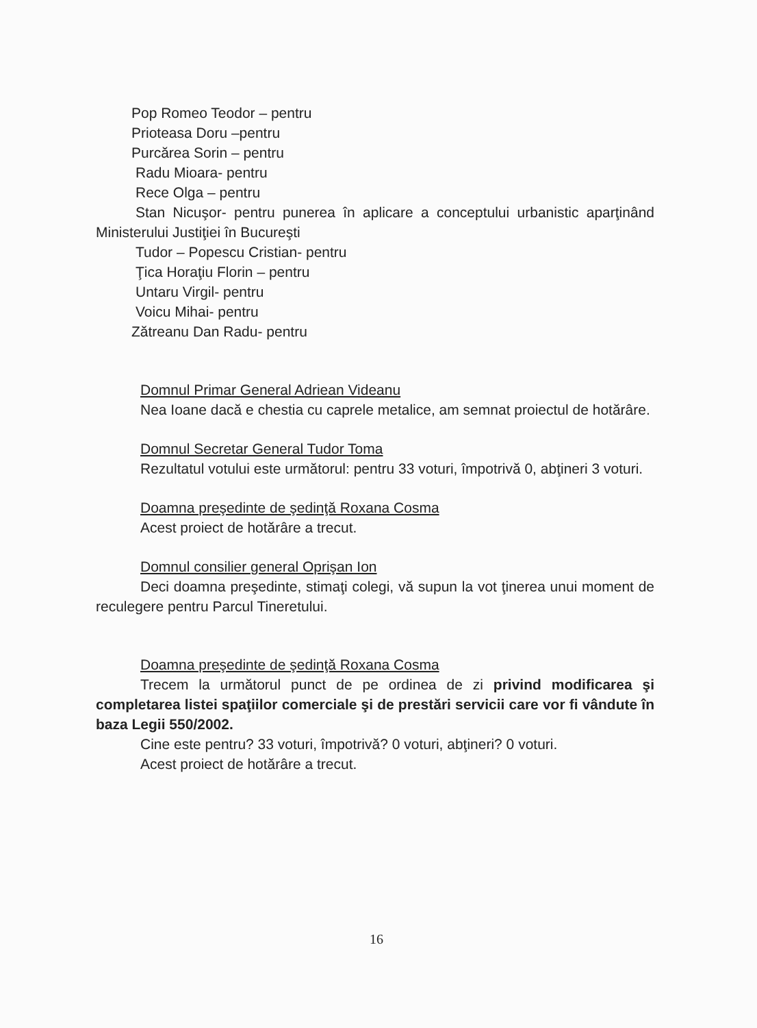Pop Romeo Teodor – pentru
Prioteasa Doru –pentru
Purcărea Sorin – pentru
Radu Mioara- pentru
Rece Olga – pentru
Stan Nicuşor- pentru punerea în aplicare a conceptului urbanistic aparţinând Ministerului Justiţiei în Bucureşti
Tudor – Popescu Cristian- pentru
Ţica Horaţiu Florin – pentru
Untaru Virgil- pentru
Voicu Mihai- pentru
Zătreanu Dan Radu- pentru
Domnul Primar General Adriean Videanu
Nea Ioane dacă e chestia cu caprele metalice, am semnat proiectul de hotărâre.
Domnul Secretar General Tudor Toma
Rezultatul votului este următorul: pentru 33 voturi, împotrivă 0, abţineri 3 voturi.
Doamna preşedinte de şedinţă Roxana Cosma
Acest proiect de hotărâre a trecut.
Domnul consilier general Oprişan Ion
Deci doamna preşedinte, stimaţi colegi, vă supun la vot ţinerea unui moment de reculegere pentru Parcul Tineretului.
Doamna preşedinte de şedinţă Roxana Cosma
Trecem la următorul punct de pe ordinea de zi privind modificarea şi completarea listei spaţiilor comerciale şi de prestări servicii care vor fi vândute în baza Legii 550/2002.
Cine este pentru? 33 voturi, împotrivă? 0 voturi, abţineri? 0 voturi.
Acest proiect de hotărâre a trecut.
16